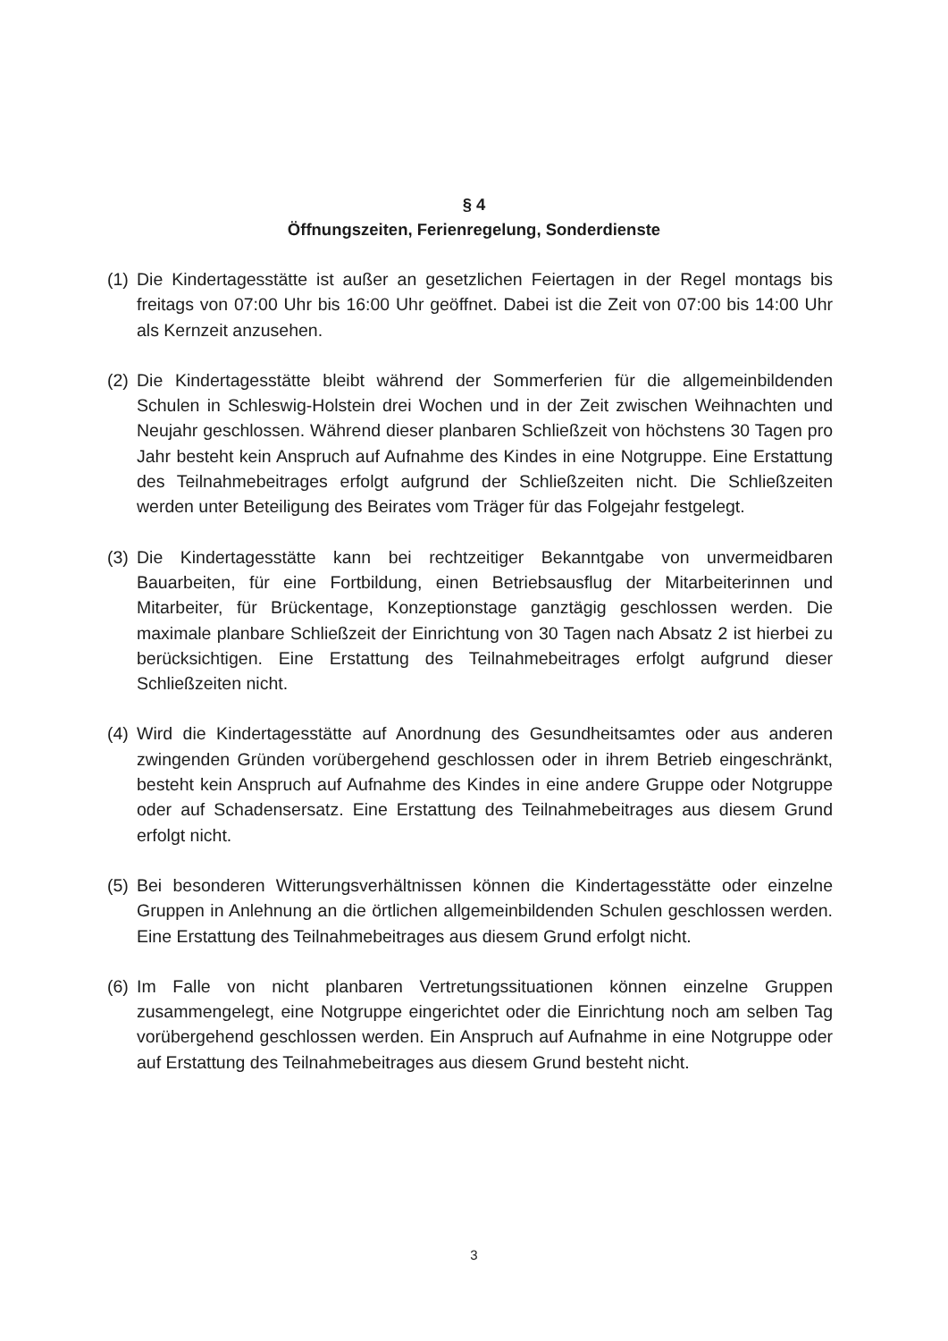§ 4
Öffnungszeiten, Ferienregelung, Sonderdienste
(1)
Die Kindertagesstätte ist außer an gesetzlichen Feiertagen in der Regel montags bis freitags von 07:00 Uhr bis 16:00 Uhr geöffnet. Dabei ist die Zeit von 07:00 bis 14:00 Uhr als Kernzeit anzusehen.
(2)
Die Kindertagesstätte bleibt während der Sommerferien für die allgemeinbildenden Schulen in Schleswig-Holstein drei Wochen und in der Zeit zwischen Weihnachten und Neujahr geschlossen. Während dieser planbaren Schließzeit von höchstens 30 Tagen pro Jahr besteht kein Anspruch auf Aufnahme des Kindes in eine Notgruppe. Eine Erstattung des Teilnahmebeitrages erfolgt aufgrund der Schließzeiten nicht. Die Schließzeiten werden unter Beteiligung des Beirates vom Träger für das Folgejahr festgelegt.
(3)
Die Kindertagesstätte kann bei rechtzeitiger Bekanntgabe von unvermeidbaren Bauarbeiten, für eine Fortbildung, einen Betriebsausflug der Mitarbeiterinnen und Mitarbeiter, für Brückentage, Konzeptionstage ganztägig geschlossen werden. Die maximale planbare Schließzeit der Einrichtung von 30 Tagen nach Absatz 2 ist hierbei zu berücksichtigen. Eine Erstattung des Teilnahmebeitrages erfolgt aufgrund dieser Schließzeiten nicht.
(4)
Wird die Kindertagesstätte auf Anordnung des Gesundheitsamtes oder aus anderen zwingenden Gründen vorübergehend geschlossen oder in ihrem Betrieb eingeschränkt, besteht kein Anspruch auf Aufnahme des Kindes in eine andere Gruppe oder Notgruppe oder auf Schadensersatz. Eine Erstattung des Teilnahmebeitrages aus diesem Grund erfolgt nicht.
(5)
Bei besonderen Witterungsverhältnissen können die Kindertagesstätte oder einzelne Gruppen in Anlehnung an die örtlichen allgemeinbildenden Schulen geschlossen werden. Eine Erstattung des Teilnahmebeitrages aus diesem Grund erfolgt nicht.
(6)
Im Falle von nicht planbaren Vertretungssituationen können einzelne Gruppen zusammengelegt, eine Notgruppe eingerichtet oder die Einrichtung noch am selben Tag vorübergehend geschlossen werden. Ein Anspruch auf Aufnahme in eine Notgruppe oder auf Erstattung des Teilnahmebeitrages aus diesem Grund besteht nicht.
3